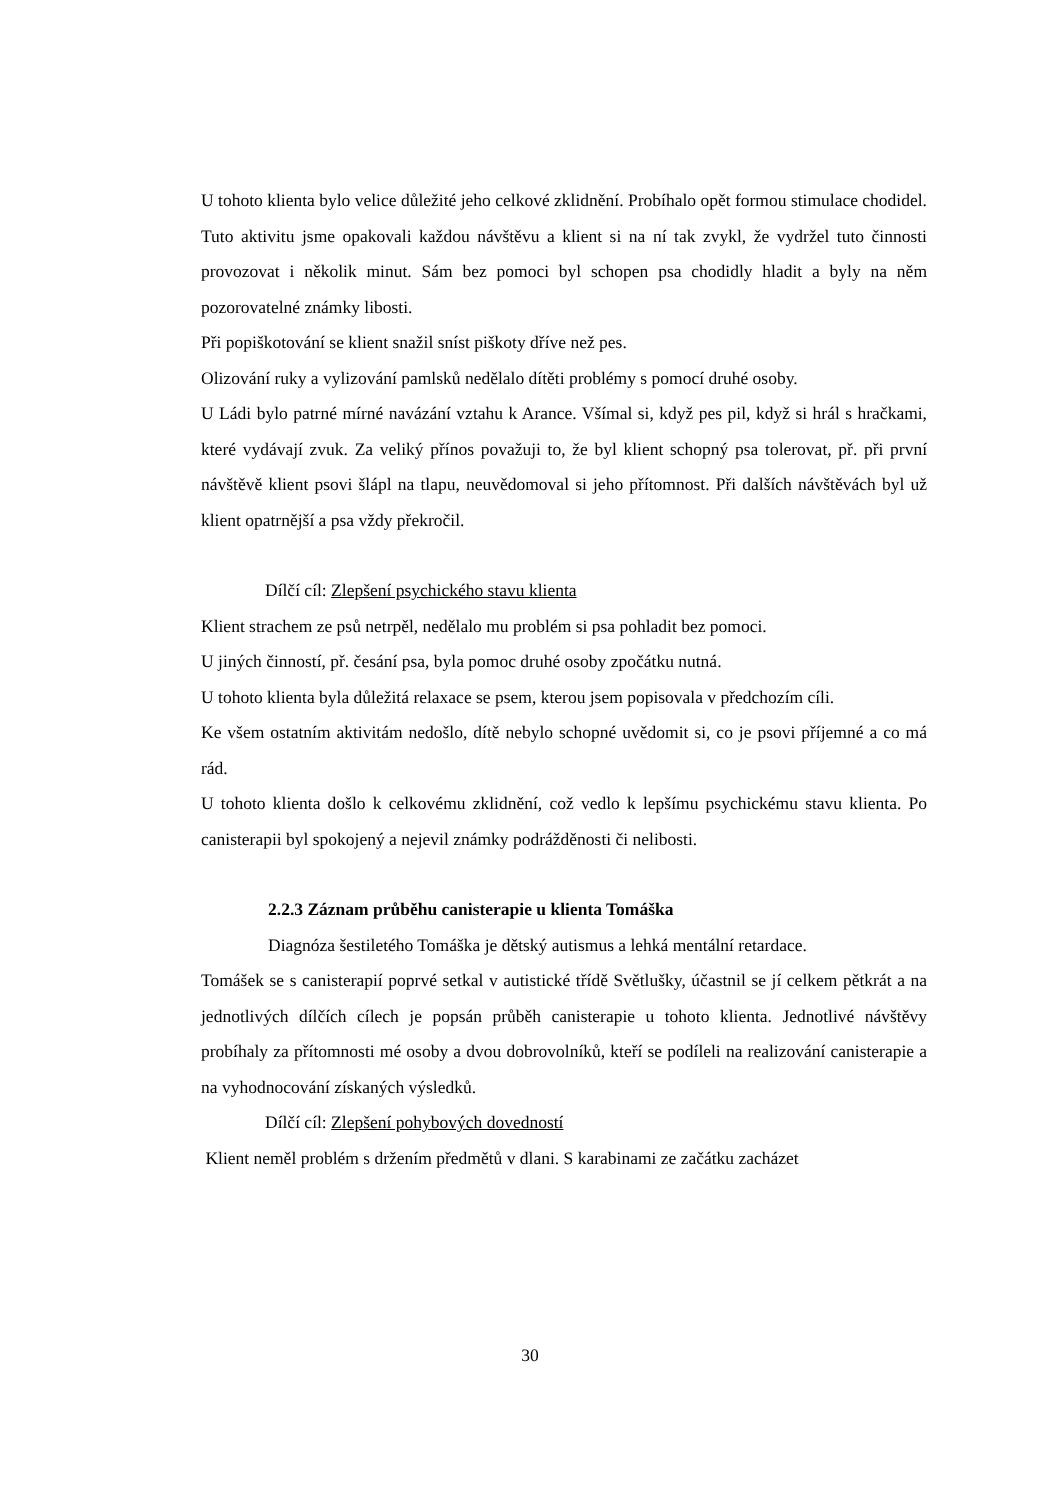U tohoto klienta bylo velice důležité jeho celkové zklidnění. Probíhalo opět formou stimulace chodidel. Tuto aktivitu jsme opakovali každou návštěvu a klient si na ní tak zvykl, že vydržel tuto činnosti provozovat i několik minut. Sám bez pomoci byl schopen psa chodidly hladit a byly na něm pozorovatelné známky libosti.
Při popiškotování se klient snažil sníst piškoty dříve než pes.
Olizování ruky a vylizování pamlsků nedělalo dítěti problémy s pomocí druhé osoby.
U Ládi bylo patrné mírné navázání vztahu k Arance. Všímal si, když pes pil, když si hrál s hračkami, které vydávají zvuk. Za veliký přínos považuji to, že byl klient schopný psa tolerovat, př. při první návštěvě klient psovi šlápl na tlapu, neuvědomoval si jeho přítomnost. Při dalších návštěvách byl už klient opatrnější a psa vždy překročil.
Dílčí cíl: Zlepšení psychického stavu klienta
Klient strachem ze psů netrpěl, nedělalo mu problém si psa pohladit bez pomoci.
U jiných činností, př. česání psa, byla pomoc druhé osoby zpočátku nutná.
U tohoto klienta byla důležitá relaxace se psem, kterou jsem popisovala v předchozím cíli.
Ke všem ostatním aktivitám nedošlo, dítě nebylo schopné uvědomit si, co je psovi příjemné a co má rád.
U tohoto klienta došlo k celkovému zklidnění, což vedlo k lepšímu psychickému stavu klienta. Po canisterapii byl spokojený a nejevil známky podrážděnosti či nelibosti.
2.2.3 Záznam průběhu canisterapie u klienta Tomáška
Diagnóza šestiletého Tomáška je dětský autismus a lehká mentální retardace.
Tomášek se s canisterapií poprvé setkal v autistické třídě Světlušky, účastnil se jí celkem pětkrát a na jednotlivých dílčích cílech je popsán průběh canisterapie u tohoto klienta. Jednotlivé návštěvy probíhaly za přítomnosti mé osoby a dvou dobrovolníků, kteří se podíleli na realizování canisterapie a na vyhodnocování získaných výsledků.
Dílčí cíl: Zlepšení pohybových dovedností
Klient neměl problém s držením předmětů v dlani. S karabinami ze začátku zacházet
30